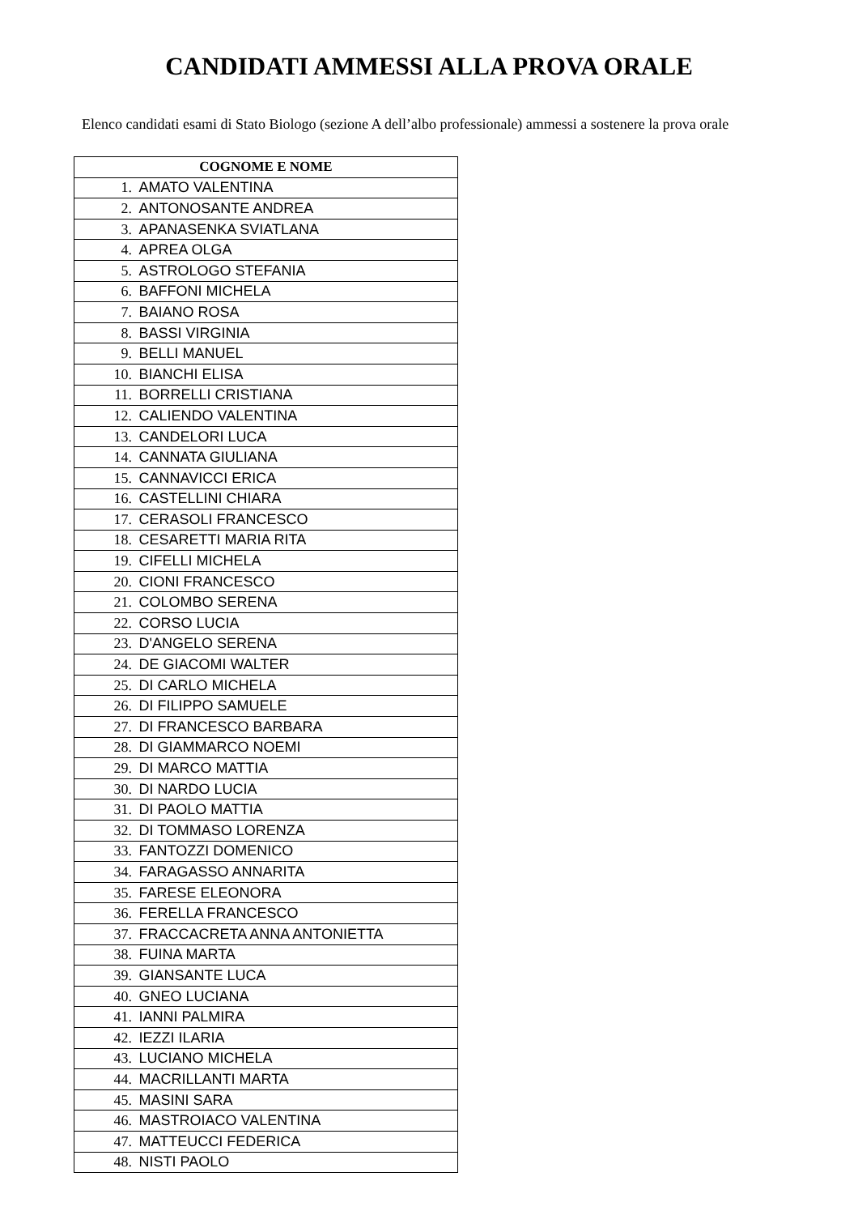CANDIDATI AMMESSI ALLA PROVA ORALE
Elenco candidati esami di Stato Biologo (sezione A dell’albo professionale) ammessi a sostenere la prova orale
| COGNOME E NOME |
| --- |
| 1. AMATO VALENTINA |
| 2. ANTONOSANTE ANDREA |
| 3. APANASENKA SVIATLANA |
| 4. APREA OLGA |
| 5. ASTROLOGO STEFANIA |
| 6. BAFFONI MICHELA |
| 7. BAIANO ROSA |
| 8. BASSI VIRGINIA |
| 9. BELLI MANUEL |
| 10. BIANCHI ELISA |
| 11. BORRELLI CRISTIANA |
| 12. CALIENDO VALENTINA |
| 13. CANDELORI LUCA |
| 14. CANNATA GIULIANA |
| 15. CANNAVICCI ERICA |
| 16. CASTELLINI CHIARA |
| 17. CERASOLI FRANCESCO |
| 18. CESARETTI MARIA RITA |
| 19. CIFELLI MICHELA |
| 20. CIONI FRANCESCO |
| 21. COLOMBO SERENA |
| 22. CORSO LUCIA |
| 23. D'ANGELO SERENA |
| 24. DE GIACOMI WALTER |
| 25. DI CARLO MICHELA |
| 26. DI FILIPPO SAMUELE |
| 27. DI FRANCESCO BARBARA |
| 28. DI GIAMMARCO NOEMI |
| 29. DI MARCO MATTIA |
| 30. DI NARDO LUCIA |
| 31. DI PAOLO MATTIA |
| 32. DI TOMMASO LORENZA |
| 33. FANTOZZI DOMENICO |
| 34. FARAGASSO ANNARITA |
| 35. FARESE ELEONORA |
| 36. FERELLA FRANCESCO |
| 37. FRACCACRETA ANNA ANTONIETTA |
| 38. FUINA MARTA |
| 39. GIANSANTE LUCA |
| 40. GNEO LUCIANA |
| 41. IANNI PALMIRA |
| 42. IEZZI ILARIA |
| 43. LUCIANO MICHELA |
| 44. MACRILLANTI MARTA |
| 45. MASINI SARA |
| 46. MASTROIACO VALENTINA |
| 47. MATTEUCCI FEDERICA |
| 48. NISTI PAOLO |